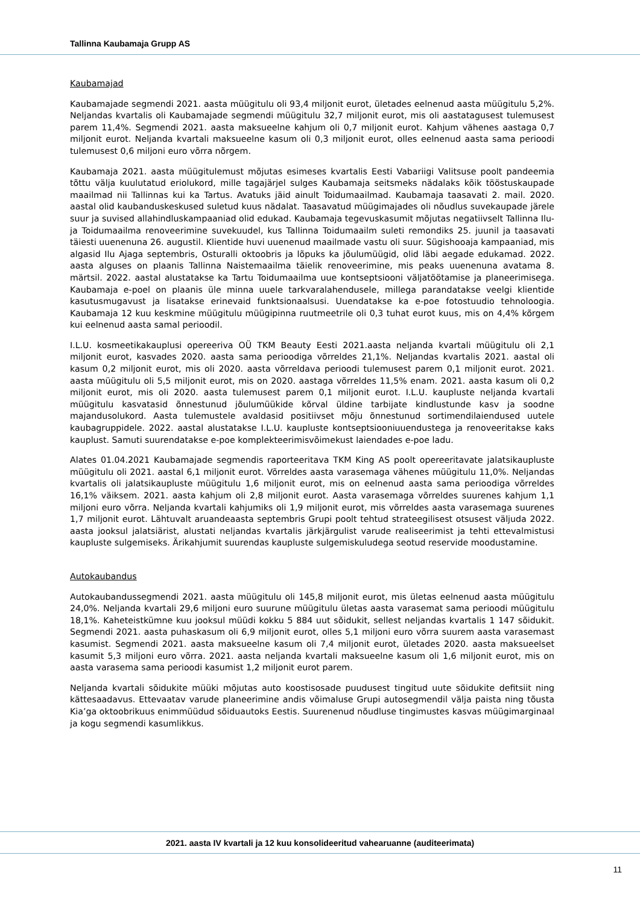Tallinna Kaubamaja Grupp AS
Kaubamajad
Kaubamajade segmendi 2021. aasta müügitulu oli 93,4 miljonit eurot, ületades eelnenud aasta müügitulu 5,2%. Neljandas kvartalis oli Kaubamajade segmendi müügitulu 32,7 miljonit eurot, mis oli aastatagusest tulemusest parem 11,4%. Segmendi 2021. aasta maksueelne kahjum oli 0,7 miljonit eurot. Kahjum vähenes aastaga 0,7 miljonit eurot. Neljanda kvartali maksueelne kasum oli 0,3 miljonit eurot, olles eelnenud aasta sama perioodi tulemusest 0,6 miljoni euro võrra nõrgem.
Kaubamaja 2021. aasta müügitulemust mõjutas esimeses kvartalis Eesti Vabariigi Valitsuse poolt pandeemia tõttu välja kuulutatud eriolukord, mille tagajärjel sulges Kaubamaja seitsmeks nädalaks kõik tööstuskaupade maailmad nii Tallinnas kui ka Tartus. Avatuks jäid ainult Toidumaailmad. Kaubamaja taasavati 2. mail. 2020. aastal olid kaubanduskeskused suletud kuus nädalat. Taasavatud müügimajades oli nõudlus suvekaupade järele suur ja suvised allahindluskampaaniad olid edukad. Kaubamaja tegevuskasumit mõjutas negatiivselt Tallinna Ilu- ja Toidumaailma renoveerimine suvekuudel, kus Tallinna Toidumaailm suleti remondiks 25. juunil ja taasavati täiesti uuenenuna 26. augustil. Klientide huvi uuenenud maailmade vastu oli suur. Sügishooaja kampaaniad, mis algasid Ilu Ajaga septembris, Osturalli oktoobris ja lõpuks ka jõulumüügid, olid läbi aegade edukamad. 2022. aasta alguses on plaanis Tallinna Naistemaailma täielik renoveerimine, mis peaks uuenenuna avatama 8. märtsil. 2022. aastal alustatakse ka Tartu Toidumaailma uue kontseptsiooni väljatöötamise ja planeerimisega. Kaubamaja e-poel on plaanis üle minna uuele tarkvaralahendusele, millega parandatakse veelgi klientide kasutusmugavust ja lisatakse erinevaid funktsionaalsusi. Uuendatakse ka e-poe fotostuudio tehnoloogia. Kaubamaja 12 kuu keskmine müügitulu müügipinna ruutmeetrile oli 0,3 tuhat eurot kuus, mis on 4,4% kõrgem kui eelnenud aasta samal perioodil.
I.L.U. kosmeetikakauplusi opereeriva OÜ TKM Beauty Eesti 2021.aasta neljanda kvartali müügitulu oli 2,1 miljonit eurot, kasvades 2020. aasta sama perioodiga võrreldes 21,1%. Neljandas kvartalis 2021. aastal oli kasum 0,2 miljonit eurot, mis oli 2020. aasta võrreldava perioodi tulemusest parem 0,1 miljonit eurot. 2021. aasta müügitulu oli 5,5 miljonit eurot, mis on 2020. aastaga võrreldes 11,5% enam. 2021. aasta kasum oli 0,2 miljonit eurot, mis oli 2020. aasta tulemusest parem 0,1 miljonit eurot. I.L.U. kaupluste neljanda kvartali müügitulu kasvatasid õnnestunud jõulumüükide kõrval üldine tarbijate kindlustunde kasv ja soodne majandusolukord. Aasta tulemustele avaldasid positiivset mõju õnnestunud sortimendilaiendused uutele kaubagruppidele. 2022. aastal alustatakse I.L.U. kaupluste kontseptsiooniuuendustega ja renoveeritakse kaks kauplust. Samuti suurendatakse e-poe komplekteerimisvõimekust laiendades e-poe ladu.
Alates 01.04.2021 Kaubamajade segmendis raporteeritava TKM King AS poolt opereeritavate jalatsikaupluste müügitulu oli 2021. aastal 6,1 miljonit eurot. Võrreldes aasta varasemaga vähenes müügitulu 11,0%. Neljandas kvartalis oli jalatsikaupluste müügitulu 1,6 miljonit eurot, mis on eelnenud aasta sama perioodiga võrreldes 16,1% väiksem. 2021. aasta kahjum oli 2,8 miljonit eurot. Aasta varasemaga võrreldes suurenes kahjum 1,1 miljoni euro võrra. Neljanda kvartali kahjumiks oli 1,9 miljonit eurot, mis võrreldes aasta varasemaga suurenes 1,7 miljonit eurot. Lähtuvalt aruandeaasta septembris Grupi poolt tehtud strateegilisest otsusest väljuda 2022. aasta jooksul jalatsiärist, alustati neljandas kvartalis järkjärgulist varude realiseerimist ja tehti ettevalmistusi kaupluste sulgemiseks. Ärikahjumit suurendas kaupluste sulgemiskuludega seotud reservide moodustamine.
Autokaubandus
Autokaubandussegmendi 2021. aasta müügitulu oli 145,8 miljonit eurot, mis ületas eelnenud aasta müügitulu 24,0%. Neljanda kvartali 29,6 miljoni euro suurune müügitulu ületas aasta varasemat sama perioodi müügitulu 18,1%. Kaheteistkümne kuu jooksul müüdi kokku 5 884 uut sõidukit, sellest neljandas kvartalis 1 147 sõidukit. Segmendi 2021. aasta puhaskasum oli 6,9 miljonit eurot, olles 5,1 miljoni euro võrra suurem aasta varasemast kasumist. Segmendi 2021. aasta maksueelne kasum oli 7,4 miljonit eurot, ületades 2020. aasta maksueelset kasumit 5,3 miljoni euro võrra. 2021. aasta neljanda kvartali maksueelne kasum oli 1,6 miljonit eurot, mis on aasta varasema sama perioodi kasumist 1,2 miljonit eurot parem.
Neljanda kvartali sõidukite müüki mõjutas auto koostisosade puudusest tingitud uute sõidukite defitsiit ning kättesaadavus. Ettevaatav varude planeerimine andis võimaluse Grupi autosegmendil välja paista ning tõusta Kia’ga oktoobrikuus enimmüüdud sõiduautoks Eestis. Suurenenud nõudluse tingimustes kasvas müügimarginaal ja kogu segmendi kasumlikkus.
2021. aasta IV kvartali ja 12 kuu konsolideeritud vahearuanne (auditeerimata)
11